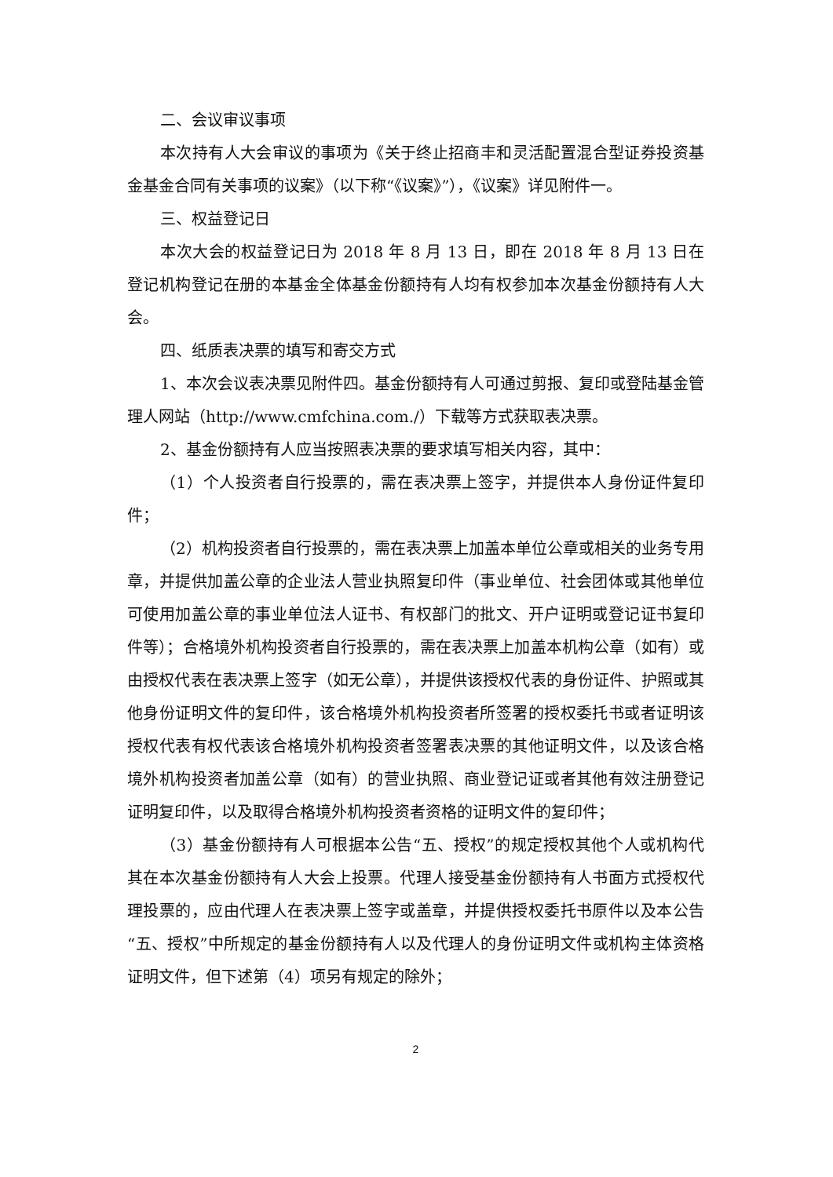二、会议审议事项
本次持有人大会审议的事项为《关于终止招商丰和灵活配置混合型证券投资基金基金合同有关事项的议案》（以下称“《议案》”），《议案》详见附件一。
三、权益登记日
本次大会的权益登记日为 2018 年 8 月 13 日，即在 2018 年 8 月 13 日在登记机构登记在册的本基金全体基金份额持有人均有权参加本次基金份额持有人大会。
四、纸质表决票的填写和寄交方式
1、本次会议表决票见附件四。基金份额持有人可通过剪报、复印或登陆基金管理人网站（http://www.cmfchina.com./）下载等方式获取表决票。
2、基金份额持有人应当按照表决票的要求填写相关内容，其中：
（1）个人投资者自行投票的，需在表决票上签字，并提供本人身份证件复印件；
（2）机构投资者自行投票的，需在表决票上加盖本单位公章或相关的业务专用章，并提供加盖公章的企业法人营业执照复印件（事业单位、社会团体或其他单位可使用加盖公章的事业单位法人证书、有权部门的批文、开户证明或登记证书复印件等）；合格境外机构投资者自行投票的，需在表决票上加盖本机构公章（如有）或由授权代表在表决票上签字（如无公章），并提供该授权代表的身份证件、护照或其他身份证明文件的复印件，该合格境外机构投资者所签署的授权委托书或者证明该授权代表有权代表该合格境外机构投资者签署表决票的其他证明文件，以及该合格境外机构投资者加盖公章（如有）的营业执照、商业登记证或者其他有效注册登记证明复印件，以及取得合格境外机构投资者资格的证明文件的复印件；
（3）基金份额持有人可根据本公告“五、授权”的规定授权其他个人或机构代其在本次基金份额持有人大会上投票。代理人接受基金份额持有人书面方式授权代理投票的，应由代理人在表决票上签字或盖章，并提供授权委托书原件以及本公告“五、授权”中所规定的基金份额持有人以及代理人的身份证明文件或机构主体资格证明文件，但下述第（4）项另有规定的除外；
2